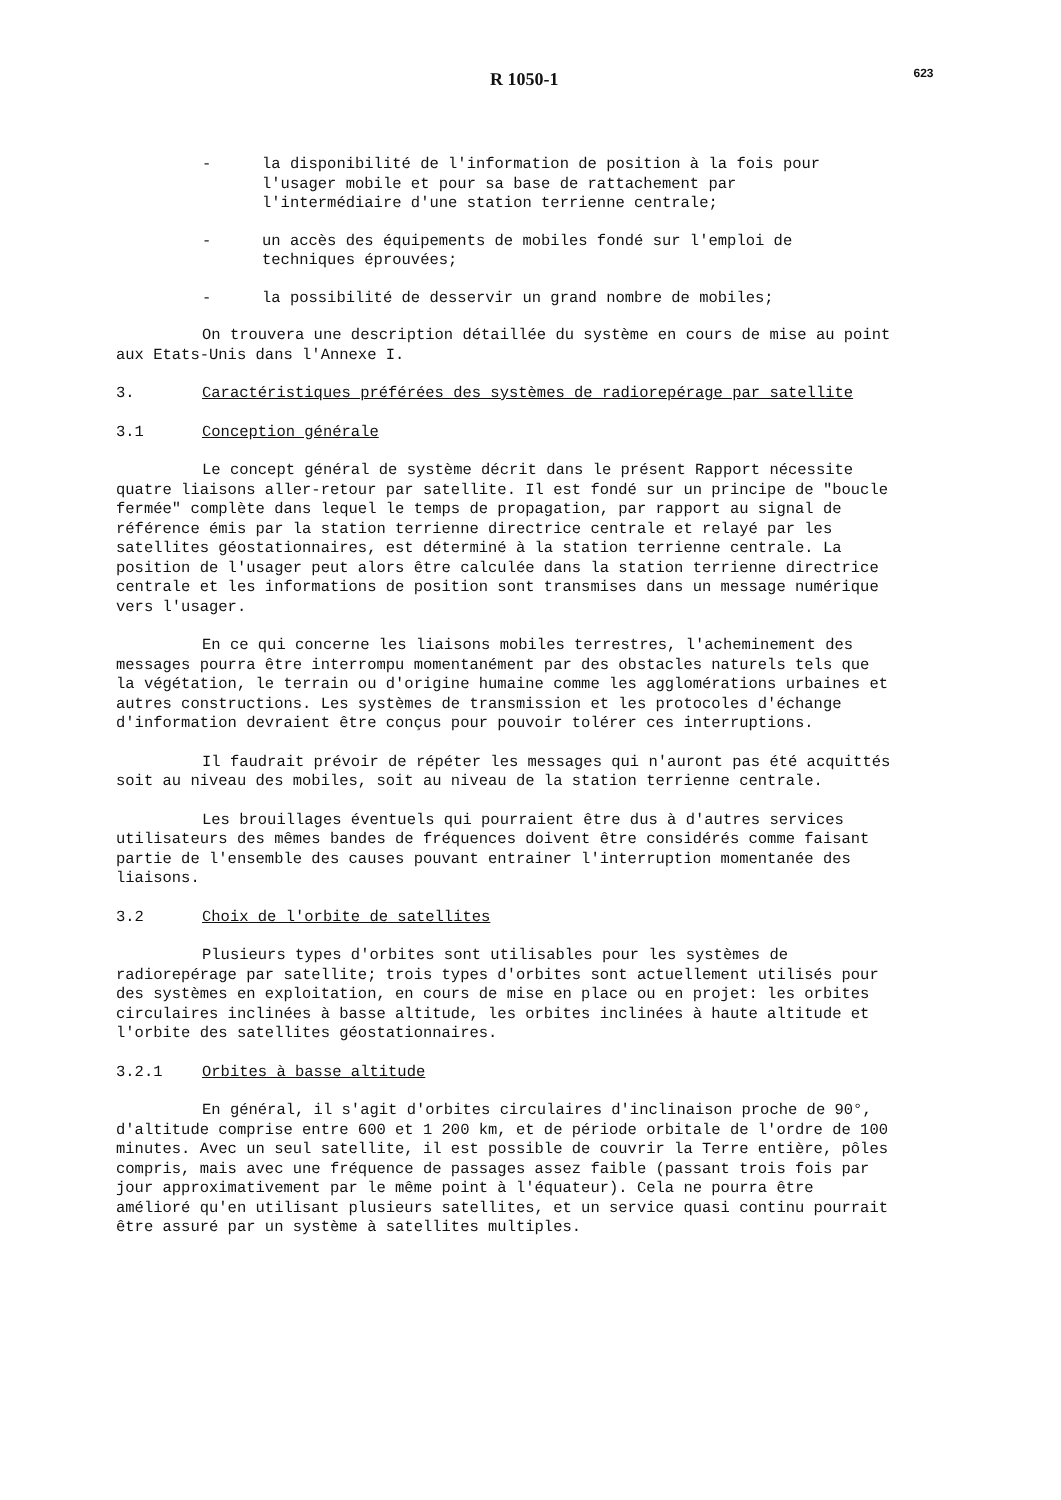R 1050-1 623
- la disponibilité de l'information de position à la fois pour l'usager mobile et pour sa base de rattachement par l'intermédiaire d'une station terrienne centrale;
- un accès des équipements de mobiles fondé sur l'emploi de techniques éprouvées;
- la possibilité de desservir un grand nombre de mobiles;
On trouvera une description détaillée du système en cours de mise au point aux Etats-Unis dans l'Annexe I.
3. Caractéristiques préférées des systèmes de radiorepérage par satellite
3.1 Conception générale
Le concept général de système décrit dans le présent Rapport nécessite quatre liaisons aller-retour par satellite. Il est fondé sur un principe de "boucle fermée" complète dans lequel le temps de propagation, par rapport au signal de référence émis par la station terrienne directrice centrale et relayé par les satellites géostationnaires, est déterminé à la station terrienne centrale. La position de l'usager peut alors être calculée dans la station terrienne directrice centrale et les informations de position sont transmises dans un message numérique vers l'usager.
En ce qui concerne les liaisons mobiles terrestres, l'acheminement des messages pourra être interrompu momentanément par des obstacles naturels tels que la végétation, le terrain ou d'origine humaine comme les agglomérations urbaines et autres constructions. Les systèmes de transmission et les protocoles d'échange d'information devraient être conçus pour pouvoir tolérer ces interruptions.
Il faudrait prévoir de répéter les messages qui n'auront pas été acquittés soit au niveau des mobiles, soit au niveau de la station terrienne centrale.
Les brouillages éventuels qui pourraient être dus à d'autres services utilisateurs des mêmes bandes de fréquences doivent être considérés comme faisant partie de l'ensemble des causes pouvant entrainer l'interruption momentanée des liaisons.
3.2 Choix de l'orbite de satellites
Plusieurs types d'orbites sont utilisables pour les systèmes de radiorepérage par satellite; trois types d'orbites sont actuellement utilisés pour des systèmes en exploitation, en cours de mise en place ou en projet: les orbites circulaires inclinées à basse altitude, les orbites inclinées à haute altitude et l'orbite des satellites géostationnaires.
3.2.1 Orbites à basse altitude
En général, il s'agit d'orbites circulaires d'inclinaison proche de 90°, d'altitude comprise entre 600 et 1 200 km, et de période orbitale de l'ordre de 100 minutes. Avec un seul satellite, il est possible de couvrir la Terre entière, pôles compris, mais avec une fréquence de passages assez faible (passant trois fois par jour approximativement par le même point à l'équateur). Cela ne pourra être amélioré qu'en utilisant plusieurs satellites, et un service quasi continu pourrait être assuré par un système à satellites multiples.